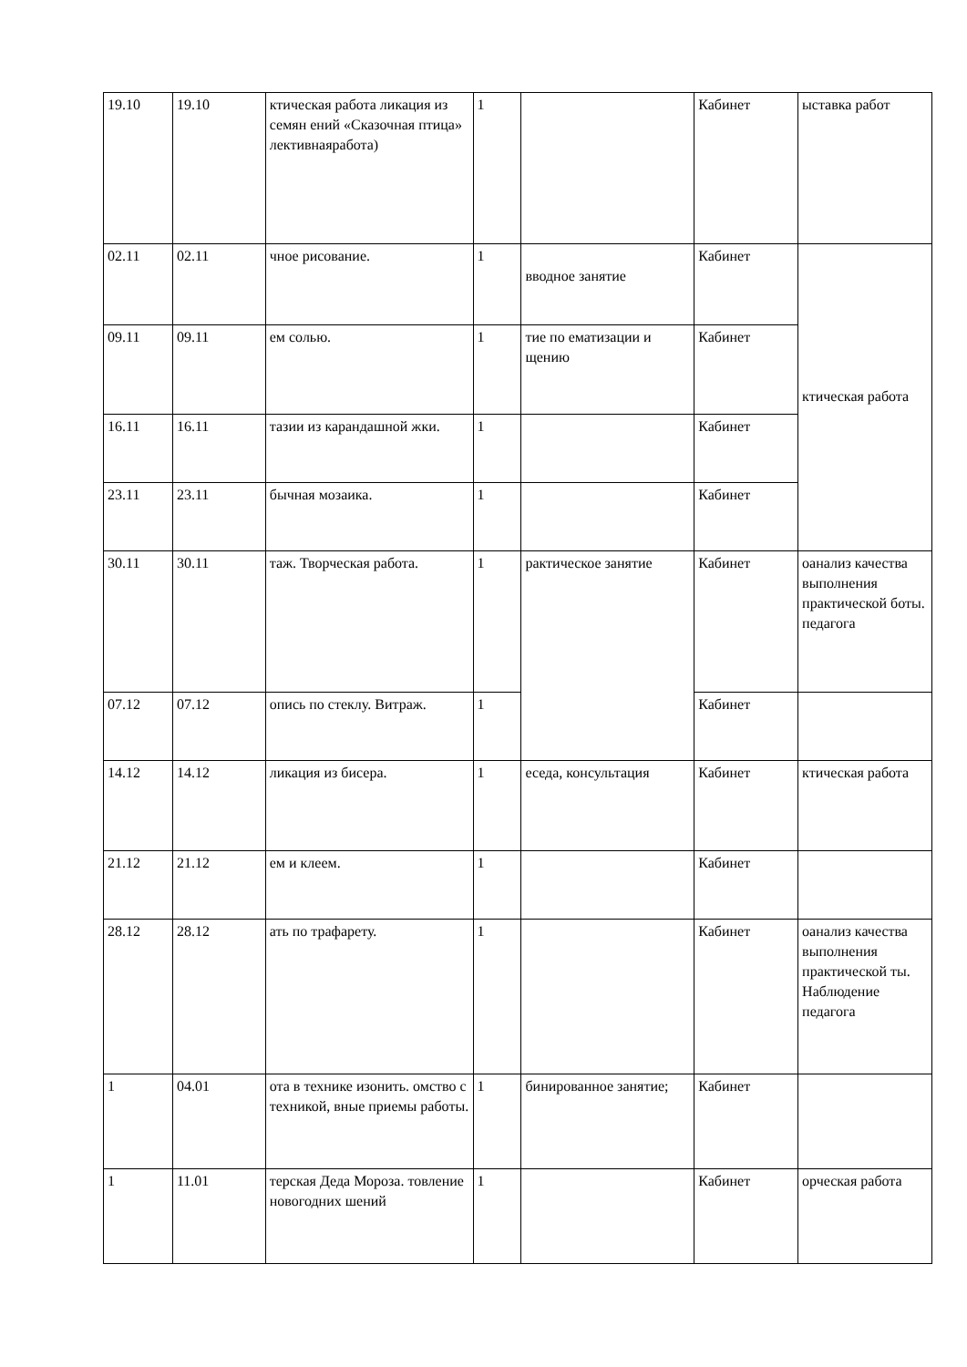| 19.10 | 19.10 | ктическая работа ликация из семян ений «Сказочная птица» лективнаяработа) | 1 | | Кабинет | ыставка работ |
| 02.11 | 02.11 | чное рисование. | 1 | вводное занятие | Кабинет | ктическая работа |
| 09.11 | 09.11 | ем солью. | 1 | тие по ематизации и щению | Кабинет | |
| 16.11 | 16.11 | тазии из карандашной жки. | 1 | | Кабинет | |
| 23.11 | 23.11 | бычная мозаика. | 1 | | Кабинет | |
| 30.11 | 30.11 | таж. Творческая работа. | 1 | рактическое занятие | Кабинет | оанализ качества выполнения практической боты. педагога |
| 07.12 | 07.12 | опись по стеклу. Витраж. | 1 | | Кабинет | |
| 14.12 | 14.12 | ликация из бисера. | 1 | еседа, консультация | Кабинет | ктическая работа |
| 21.12 | 21.12 | ем и клеем. | 1 | | Кабинет | |
| 28.12 | 28.12 | ать по трафарету. | 1 | | Кабинет | оанализ качества выполнения практической ты. Наблюдение педагога |
| 1 | 04.01 | ота в технике изонить. омство с техникой, вные приемы работы. | 1 | бинированное занятие; | Кабинет | |
| 1 | 11.01 | терская Деда Мороза. товление новогодних шений | 1 | | Кабинет | орческая работа |